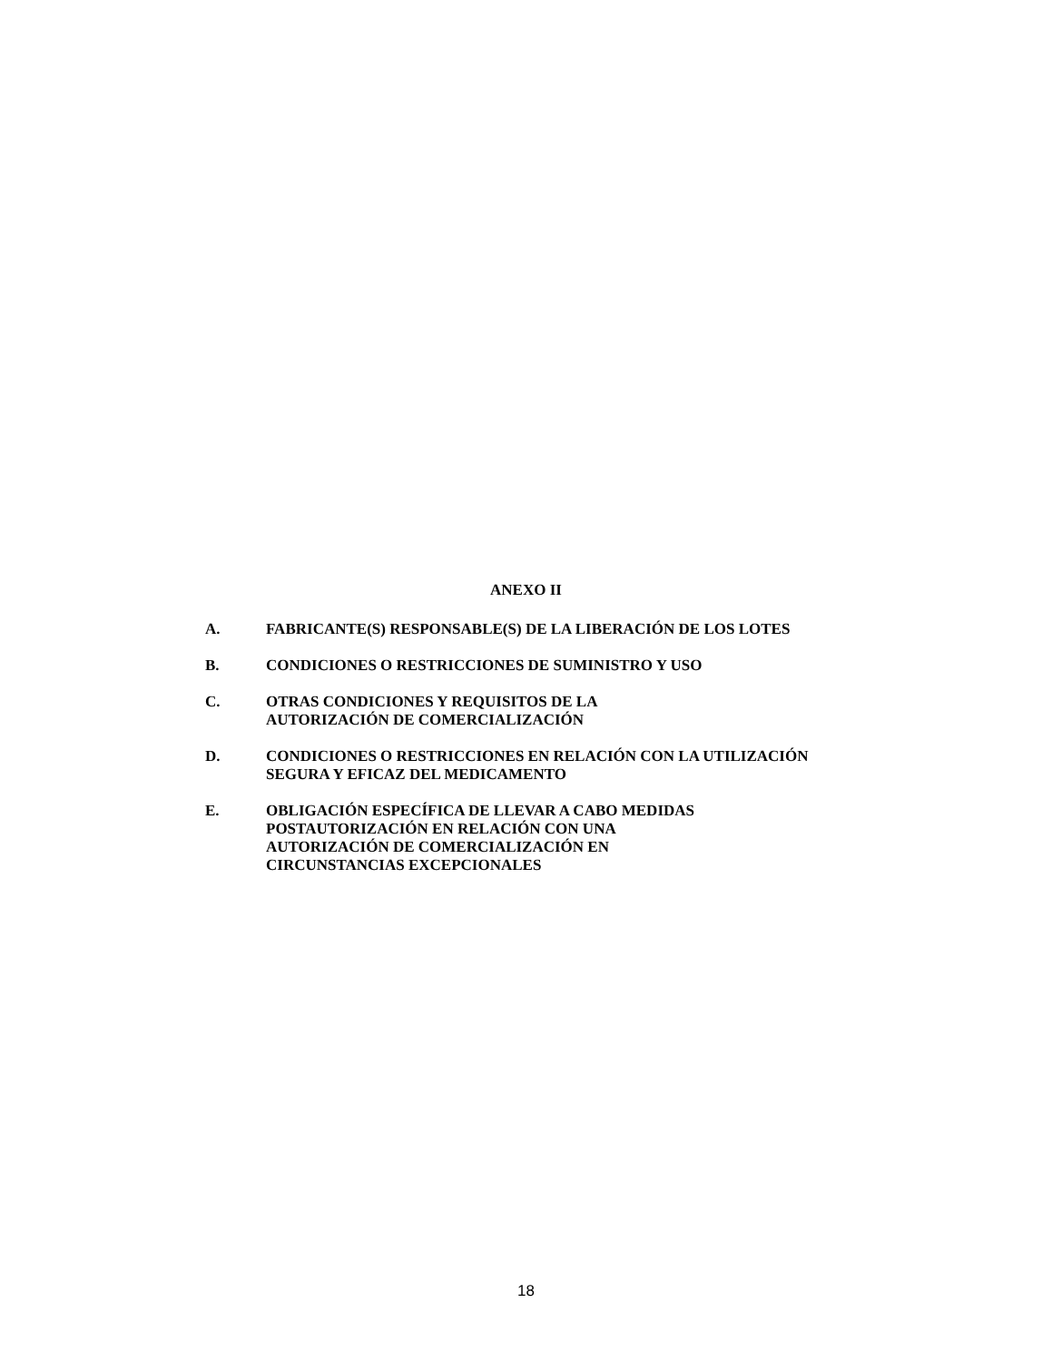ANEXO II
A. FABRICANTE(S) RESPONSABLE(S) DE LA LIBERACIÓN DE LOS LOTES
B. CONDICIONES O RESTRICCIONES DE SUMINISTRO Y USO
C. OTRAS CONDICIONES Y REQUISITOS DE LA
AUTORIZACIÓN DE COMERCIALIZACIÓN
D. CONDICIONES O RESTRICCIONES EN RELACIÓN CON LA UTILIZACIÓN SEGURA Y EFICAZ DEL MEDICAMENTO
E. OBLIGACIÓN ESPECÍFICA DE LLEVAR A CABO MEDIDAS
POSTAUTORIZACIÓN EN RELACIÓN CON UNA
AUTORIZACIÓN DE COMERCIALIZACIÓN EN
CIRCUNSTANCIAS EXCEPCIONALES
18